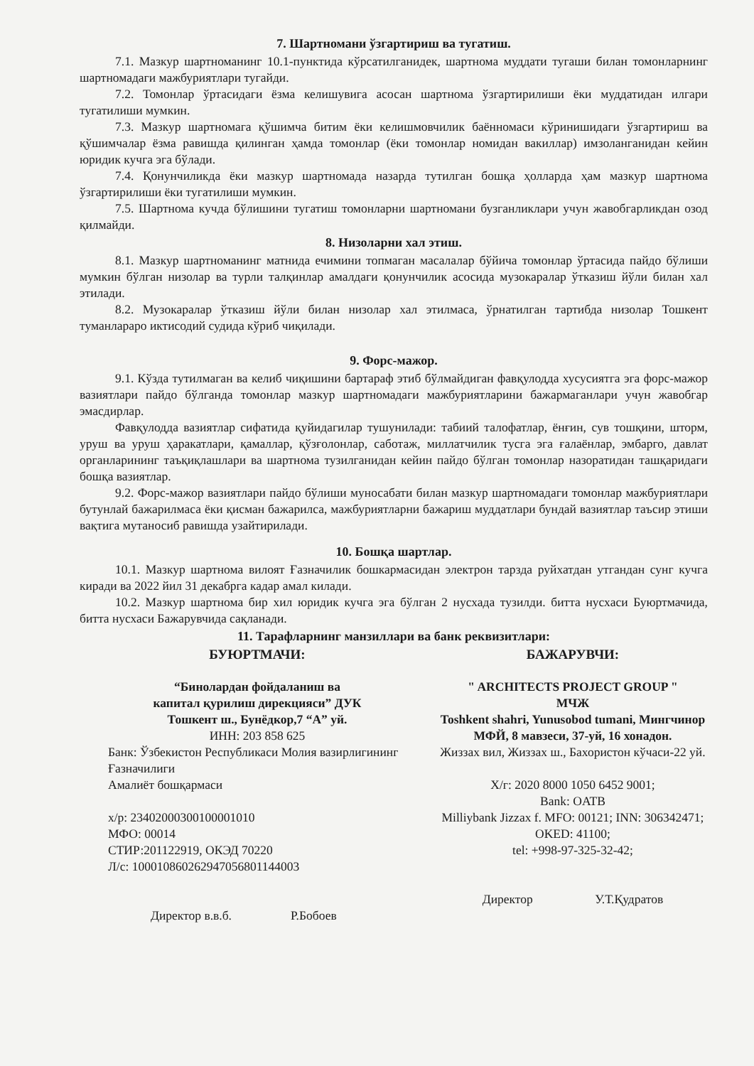7. Шартномани ўзгартириш ва тугатиш.
7.1. Мазкур шартноманинг 10.1-пунктида кўрсатилганидек, шартнома муддати тугаши билан томонларнинг шартномадаги мажбуриятлари тугайди.
7.2. Томонлар ўртасидаги ёзма келишувига асосан шартнома ўзгартирилиши ёки муддатидан илгари тугатилиши мумкин.
7.3. Мазкур шартномага қўшимча битим ёки келишмовчилик баённомаси кўринишидаги ўзгартириш ва қўшимчалар ёзма равишда қилинган ҳамда томонлар (ёки томонлар номидан вакиллар) имзоланганидан кейин юридик кучга эга бўлади.
7.4. Қонунчиликда ёки мазкур шартномада назарда тутилган бошқа ҳолларда ҳам мазкур шартнома ўзгартирилиши ёки тугатилиши мумкин.
7.5. Шартнома кучда бўлишини тугатиш томонларни шартномани бузганликлари учун жавобгарликдан озод қилмайди.
8. Низоларни хал этиш.
8.1. Мазкур шартноманинг матнида ечимини топмаган масалалар бўйича томонлар ўртасида пайдо бўлиши мумкин бўлган низолар ва турли талқинлар амалдаги қонунчилик асосида музокаралар ўтказиш йўли билан хал этилади.
8.2. Музокаралар ўтказиш йўли билан низолар хал этилмаса, ўрнатилган тартибда низолар Тошкент туманлараро иктисодий судида кўриб чиқилади.
9. Форс-мажор.
9.1. Кўзда тутилмаган ва келиб чиқишини бартараф этиб бўлмайдиган фавқулодда хусусиятга эга форс-мажор вазиятлари пайдо бўлганда томонлар мазкур шартномадаги мажбуриятларини бажармаганлари учун жавобгар эмасдирлар.
Фавқулодда вазиятлар сифатида қуйидагилар тушунилади: табиий талофатлар, ёнғин, сув тошқини, шторм, уруш ва уруш ҳаракатлари, қамаллар, қўзғолонлар, саботаж, миллатчилик тусга эга ғалаёнлар, эмбарго, давлат органларининг таъқиқлашлари ва шартнома тузилганидан кейин пайдо бўлган томонлар назоратидан ташқаридаги бошқа вазиятлар.
9.2. Форс-мажор вазиятлари пайдо бўлиши муносабати билан мазкур шартномадаги томонлар мажбуриятлари бутунлай бажарилмаса ёки қисман бажарилса, мажбуриятларни бажариш муддатлари бундай вазиятлар таъсир этиши вақтига мутаносиб равишда узайтирилади.
10. Бошқа шартлар.
10.1. Мазкур шартнома вилоят Ғазначилик бошкармасидан электрон тарзда руйхатдан утгандан сунг кучга киради ва 2022 йил 31 декабрга кадар амал килади.
10.2. Мазкур шартнома бир хил юридик кучга эга бўлган 2 нусхада тузилди. битта нусхаси Буюртмачида, битта нусхаси Бажарувчида сақланади.
11. Тарафларнинг манзиллари ва банк реквизитлари:
БУЮРТМАЧИ:
“Бинолардан фойдаланиш ва
капитал қурилиш дирекцияси” ДУК
Тошкент ш., Бунёдкор,7 “А” уй.
ИНН: 203 858 625
Банк: Ўзбекистон Республикаси Молия вазирлигининг Ғазначилиги
Амалиёт бошқармаси
х/р: 23402000300100001010
МФО: 00014
СТИР:201122919, ОКЭД 70220
Л/с: 100010860262947056801144003
Директор в.в.б. Р.Бобоев
БАЖАРУВЧИ:
" ARCHITECTS PROJECT GROUP "
МЧЖ
Toshkent shahri, Yunusobod tumani, Мингчинор МФЙ, 8 мавзеси, 37-уй, 16 хонадон.
Жиззах вил, Жиззах ш., Бахористон кўчаси-22 уй.
Х/г: 2020 8000 1050 6452 9001;
Bank: OATB
Milliybank Jizzax f. MFO: 00121; INN: 306342471; OKED: 41100;
tel: +998-97-325-32-42;
Директор У.Т.Қудратов